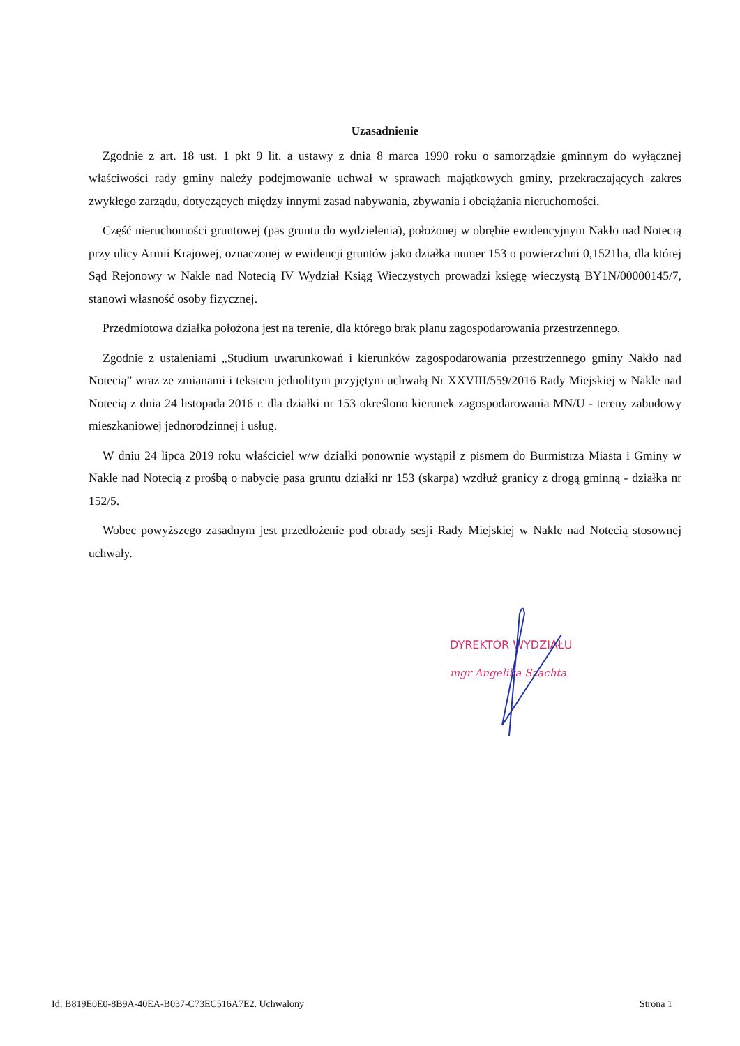Uzasadnienie
Zgodnie z art. 18 ust. 1 pkt 9 lit. a ustawy z dnia 8 marca 1990 roku o samorządzie gminnym do wyłącznej właściwości rady gminy należy podejmowanie uchwał w sprawach majątkowych gminy, przekraczających zakres zwykłego zarządu, dotyczących między innymi zasad nabywania, zbywania i obciążania nieruchomości.
Część nieruchomości gruntowej (pas gruntu do wydzielenia), położonej w obrębie ewidencyjnym Nakło nad Notecią przy ulicy Armii Krajowej, oznaczonej w ewidencji gruntów jako działka numer 153 o powierzchni 0,1521ha, dla której Sąd Rejonowy w Nakle nad Notecią IV Wydział Ksiąg Wieczystych prowadzi księgę wieczystą BY1N/00000145/7, stanowi własność osoby fizycznej.
Przedmiotowa działka położona jest na terenie, dla którego brak planu zagospodarowania przestrzennego.
Zgodnie z ustaleniami „Studium uwarunkowań i kierunków zagospodarowania przestrzennego gminy Nakło nad Notecią” wraz ze zmianami i tekstem jednolitym przyjętym uchwałą Nr XXVIII/559/2016 Rady Miejskiej w Nakle nad Notecią z dnia 24 listopada 2016 r. dla działki nr 153 określono kierunek zagospodarowania MN/U - tereny zabudowy mieszkaniowej jednorodzinnej i usług.
W dniu 24 lipca 2019 roku właściciel w/w działki ponownie wystąpił z pismem do Burmistrza Miasta i Gminy w Nakle nad Notecią z prośbą o nabycie pasa gruntu działki nr 153 (skarpa) wzdłuż granicy z drogą gminną - działka nr 152/5.
Wobec powyższego zasadnym jest przedłożenie pod obrady sesji Rady Miejskiej w Nakle nad Notecią stosownej uchwały.
DYREKTOR WYDZIAŁU
mgr Angelika Szachta
Id: B819E0E0-8B9A-40EA-B037-C73EC516A7E2. Uchwalony Strona 1